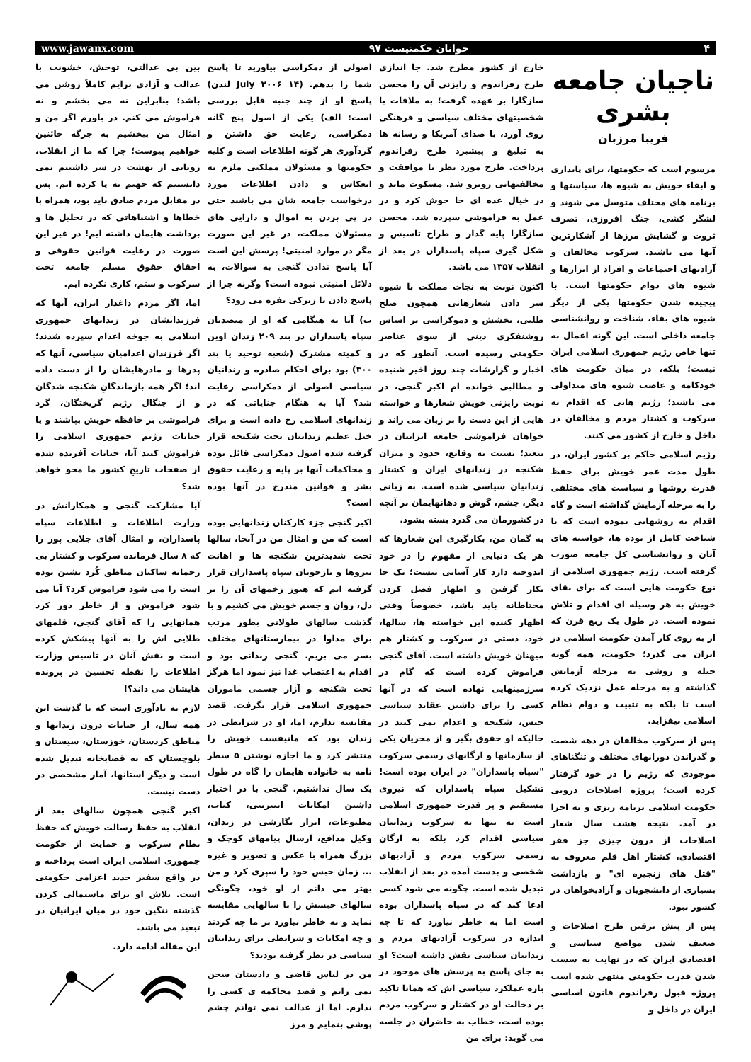www.jawanx.com جوانان حکمتیست ۹۷ ۴
ناجیان جامعه بشری
فریبا مرزبان
مرسوم است که حکومتها، برای پایداری و ابقاء خویش به شیوه ها، سیاستها و برنامه های مختلف متوسل می شوند و لشگر کشی، جنگ افروزی، تصرف ثروت و گشایش مرزها از آشکارترین آنها می باشند. سرکوب مخالفان و آزادیهای اجتماعات و افراد از ابزارها و شیوه های دوام حکومتها است. با پیچیده شدن حکومتها یکی از دیگر شیوه های بقاء، شناخت و روانشناسی جامعه داخلی است. این گونه اعمال نه تنها خاص رژیم جمهوری اسلامی ایران نیست؛ بلکه، در میان حکومت های خودکامه و غاصب شیوه های متداولی می باشند؛ رژیم هایی که اقدام به سرکوب و کشتار مردم و مخالفان در داخل و خارج از کشور می کنند.
رژیم اسلامی حاکم بر کشور ایران، در طول مدت عمر خویش برای حفظ قدرت روشها و سیاست های مختلفی را به مرحله آزمایش گذاشته است و گاه اقدام به روشهایی نموده است که با شناخت کامل از توده ها، خواسته های آنان و روانشناسی کل جامعه صورت گرفته است. رژیم جمهوری اسلامی از نوع حکومت هایی است که برای بقای خویش به هر وسیله ای اقدام و تلاش نموده است. در طول یک ربع قرن که از به روی کار آمدن حکومت اسلامی در ایران می گذرد؛ حکومت، همه گونه حیله و روشی به مرحله آزمایش گذاشته و به مرحله عمل نزدیک کرده است تا بلکه به تثبیت و دوام نظام اسلامی بیفزاید.
پس از سرکوب مخالفان در دهه شصت و گذراندن دورانهای مختلف و تنگناهای موجودی که رژیم را در خود گرفتار کرده است؛ پروژه اصلاحات درونی حکومت اسلامی برنامه ریزی و به اجرا در آمد. نتیجه هشت سال شعار اصلاحات از درون چیزی جز فقر اقتصادی، کشتار اهل قلم معروف به "قتل های زنجیره ای" و بازداشت بسیاری از دانشجویان و آزادیخواهان در کشور نبود.
پس از پیش نرفتن طرح اصلاحات و ضعیف شدن مواضع سیاسی و اقتصادی ایران که در نهایت به سست شدن قدرت حکومتی منتهی شده است پروژه قبول رفراندوم قانون اساسی ایران در داخل و
خارج از کشور مطرح شد. جا اندازی طرح رفراندوم و رایزنی آن را محسن سازگارا بر عهده گرفت؛ به ملاقات با شخصیتهای مختلف سیاسی و فرهنگی روی آورد، با صدای آمریکا و رسانه ها به تبلیغ و پیشبرد طرح رفراندوم پرداخت. طرح مورد نظر با موافقت و مخالفتهایی روبرو شد. مسکوت ماند و در خیال عده ای جا خوش کرد و در عمل به فراموشی سپرده شد. محسن سازگارا پایه گذار و طراح تاسیس و شکل گیری سپاه پاسداران در بعد از انقلاب ۱۳۵۷ می باشد.
اکنون نوبت به نجات مملکت با شیوه سر دادن شعارهایی همچون صلح طلبی، بخشش و دموکراسی بر اساس روشنفکری دینی از سوی عناصر حکومتی رسیده است. آنطور که در اخبار و گزارشات چند روز اخیر شنیده و مطالبی خوانده ام اکبر گنجی، در نوبت رایزنی خویش شعارها و خواسته هایی از این دست را بر زبان می راند و خواهان فراموشی جامعه ایرانیان در تبعید؛ نسبت به وقایع، حدود و میزان شکنجه در زندانهای ایران و کشتار زندانیان سیاسی شده است. به زبانی دیگر، چشم، گوش و دهانهایمان بر آنچه در کشورمان می گذرد بسته بشود.
به گمان من، بکارگیری این شعارها که هر یک دنیایی از مفهوم را در خود اندوخته دارد کار آسانی نیست؛ یک جا بکار گرفتن و اظهار فضل کردن محتاطانه باید باشد، خصوصاً وقتی اظهار کننده این خواسته ها، سالها، خود، دستی در سرکوب و کشتار هم میهنان خویش داشته است. آقای گنجی فراموش کرده است که گام در سرزمینهایی نهاده است که در آنها کسی را برای داشتن عقاید سیاسی حبس، شکنجه و اعدام نمی کنند در حالیکه او حقوق بگیر و از مجریان یکی از سازمانها و ارگانهای رسمی سرکوب "سپاه پاسداران" در ایران بوده است! تشکیل سپاه پاسداران که نیروی مستقیم و پر قدرت جمهوری اسلامی است نه تنها به سرکوب زندانیان سیاسی اقدام کرد بلکه به ارگان رسمی سرکوب مردم و آزادیهای شخصی و بدست آمده در بعد از انقلاب تبدیل شده است. چگونه می شود کسی ادعا کند که در سپاه پاسداران بوده است اما به خاطر نیاورد که تا چه اندازه در سرکوب آزادیهای مردم و زندانیان سیاسی نقش داشته است؟ او به جای پاسخ به پرسش های موجود در باره عملکرد سیاسی اش که همانا تاکید بر دخالت او در کشتار و سرکوب مردم بوده است، خطاب به حاضران در جلسه می گوید: برای من
اصولی از دمکراسی بیاورید تا پاسخ شما را بدهم. (۱۴ July ۲۰۰۶ لندن) پاسخ او از چند جنبه قابل بررسی است: الف) یکی از اصول پنج گانه دمکراسی، رعایت حق داشتن و گردآوری هر گونه اطلاعات است و کلیه حکومتها و مسئولان مملکتی ملزم به انعکاس و دادن اطلاعات مورد درخواست جامعه شان می باشند حتی در پی بردن به اموال و دارایی های مسئولان مملکت، در غیر این صورت مگر در موارد امنیتی! پرسش این است آیا پاسخ ندادن گنجی به سوالات، به دلائل امنیتی نبوده است؟ وگرنه چرا از پاسخ دادن با زیرکی تفره می رود؟
ب) آیا به هنگامی که او از متصدیان سپاه پاسداران در بند ۲۰۹ زندان اوین و کمیته مشترک (شعبه توحید یا بند ۳۰۰) بود برای احکام صادره و زندانیان سیاسی اصولی از دمکراسی رعایت شد؟ آیا به هنگام جنایاتی که در زندانهای اسلامی رخ داده است و برای خیل عظیم زندانیان تحت شکنجه قرار گرفته شده اصول دمکراسی قائل بوده و محاکمات آنها بر پایه و رعایت حقوق بشر و قوانین مندرج در آنها بوده است؟
اکبر گنجی جزء کارکنان زندانهایی بوده است که من و امثال من در آنجا، سالها تحت شدیدترین شکنجه ها و اهانت نیروها و بازجویان سپاه پاسداران قرار گرفته ایم که هنوز زخمهای آن را بر دل، روان و جسم خویش می کشیم و با گذشت سالهای طولانی بطور مرتب برای مداوا در بیمارستانهای مختلف بسر می بریم. گنجی زندانی بود و اقدام به اعتصاب غذا نیز نمود اما هرگز تحت شکنجه و آزار جسمی ماموران جمهوری اسلامی قرار نگرفت. قصد مقایسه ندارم، اما، او در شرایطی در زندان بود که مانیفست خویش را منتشر کرد و ما اجازه نوشتن ۵ سطر نامه به خانواده هایمان را گاه در طول یک سال نداشتیم. گنجی با در اختیار داشتن امکانات اینترنتی، کتاب، مطبوعات، ابزار نگارشی در زندان، وکیل مدافع، ارسال پیامهای کوچک و بزرگ همراه با عکس و تصویر و غیره ... زمان حبس خود را سپری کرد و من بهتر می دانم از او خود، چگونگی سالهای حبسش را با سالهایی مقایسه نماید و به خاطر بیاورد بر ما چه کردند و چه امکانات و شرایطی برای زندانیان سیاسی در نظر گرفته بودند؟
من در لباس قاضی و دادستان سخن نمی رانم و قصد محاکمه ی کسی را ندارم. اما از عدالت نمی توانم چشم پوشی بنمایم و مرز
بین بی عدالتی، توحش، خشونت با عدالت و آزادی برایم کاملاً روشن می باشد؛ بنابراین نه می بخشم و نه فراموش می کنم. در باورم اگر من و امثال من ببخشیم به جرگه خائنین خواهیم پیوست؛ چرا که ما از انقلاب، رویایی از بهشت در سر داشتیم نمی دانستیم که جهنم به پا کرده ایم. پس در مقابل مردم صادق باید بود، همراه با خطاها و اشتباهاتی که در تحلیل ها و برداشت هایمان داشته ایم! در غیر این صورت در رعایت قوانین حقوقی و احقاق حقوق مسلم جامعه تحت سرکوب و ستم، کاری نکرده ایم.
اما، اگر مردم داغدار ایران، آنها که فرزندانشان در زندانهای جمهوری اسلامی به جوخه اعدام سپرده شدند؛ اگر فرزندان اعدامیان سیاسی، آنها که پدرها و مادرهایشان را از دست داده اند؛ اگر همه بازماندگانِ شکنجه شدگان و از چنگال رژیم گریختگان، گرد فراموشی بر حافظه خویش بپاشند و یا جنایات رژیم جمهوری اسلامی را فراموش کنند آیا، جنایات آفریده شده از صفحات تاریخِ کشور ما محو خواهد شد؟
آیا مشارکت گنجی و همکارانش در وزارت اطلاعات و اطلاعات سپاه پاسداران، و امثال آقای جلایی پور را که ۸ سال فرمانده سرکوب و کشتار بی رحمانه ساکنان مناطق کُرد نشین بوده است را می شود فراموش کرد؟ آیا می شود فراموش و از خاطر دور کرد همانهایی را که آقای گنجی، قلمهای طلایی اش را به آنها پیشکش کرده است و نقش آنان در تاسیس وزارت اطلاعات را نقطه تحسین در پرونده هایشان می داند؟!
لازم به یادآوری است که با گذشت این همه سال، از جنایات درون زندانها و مناطق کردستان، خوزستان، سیستان و بلوچستان که به قصابخانه تبدیل شده است و دیگر استانها، آمار مشخصی در دست نیست.
اکبر گنجی همچون سالهای بعد از انقلاب به حفظ رسالت خویش که حفظ نظام سرکوب و حمایت از حکومت جمهوری اسلامی ایران است پرداخته و در واقع سفیر جدید اعزامی حکومتی است. تلاش او برای ماستمالی کردن گذشته ننگین خود در میان ایرانیان در تبعید می باشد.
این مقاله ادامه دارد.